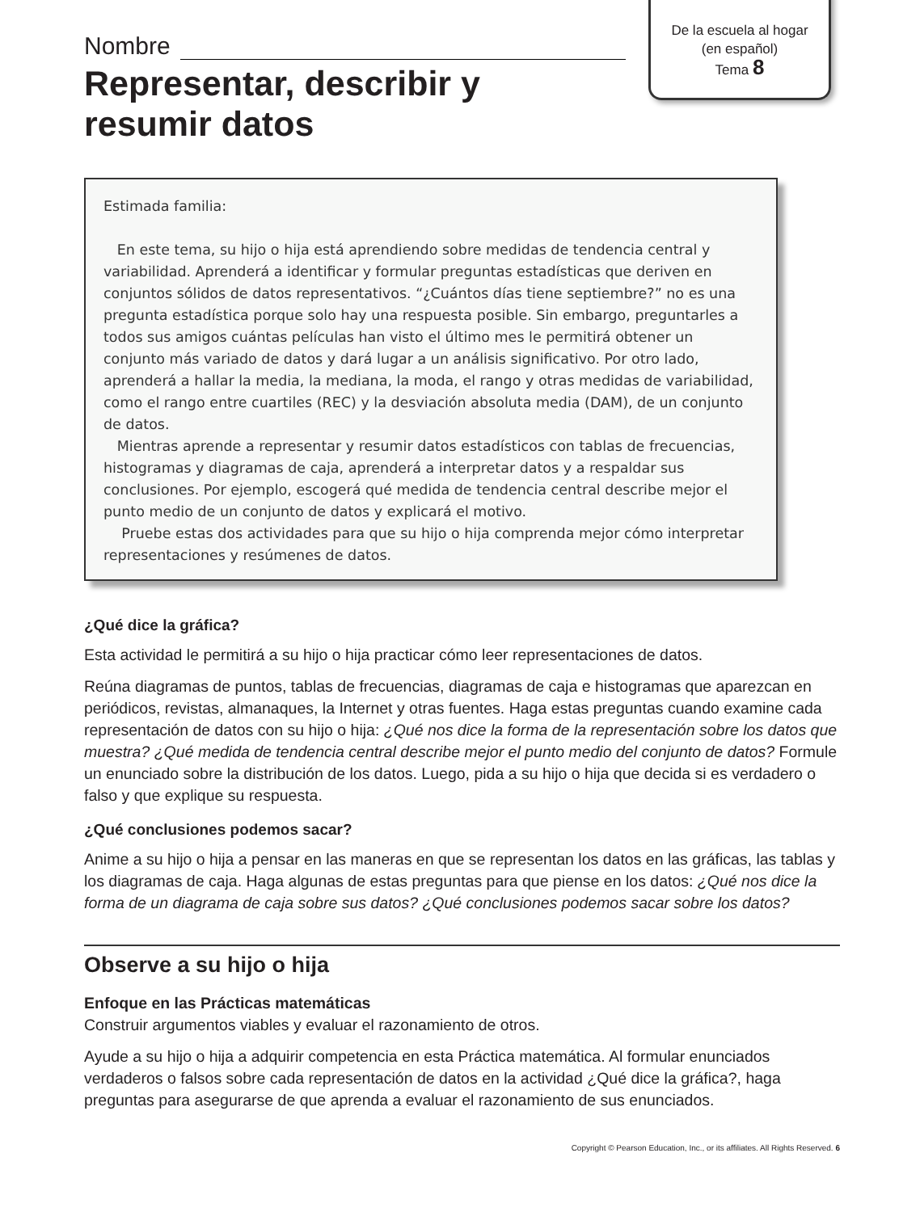De la escuela al hogar
(en español)
Tema 8
Nombre
Representar, describir y
resumir datos
Estimada familia:
En este tema, su hijo o hija está aprendiendo sobre medidas de tendencia central y variabilidad. Aprenderá a identificar y formular preguntas estadísticas que deriven en conjuntos sólidos de datos representativos. “¿Cuántos días tiene septiembre?” no es una pregunta estadística porque solo hay una respuesta posible. Sin embargo, preguntarles a todos sus amigos cuántas películas han visto el último mes le permitirá obtener un conjunto más variado de datos y dará lugar a un análisis significativo. Por otro lado, aprenderá a hallar la media, la mediana, la moda, el rango y otras medidas de variabilidad, como el rango entre cuartiles (REC) y la desviación absoluta media (DAM), de un conjunto de datos.
Mientras aprende a representar y resumir datos estadísticos con tablas de frecuencias, histogramas y diagramas de caja, aprenderá a interpretar datos y a respaldar sus conclusiones. Por ejemplo, escogerá qué medida de tendencia central describe mejor el punto medio de un conjunto de datos y explicará el motivo.
Pruebe estas dos actividades para que su hijo o hija comprenda mejor cómo interpretar representaciones y resúmenes de datos.
¿Qué dice la gráfica?
Esta actividad le permitirá a su hijo o hija practicar cómo leer representaciones de datos.
Reúna diagramas de puntos, tablas de frecuencias, diagramas de caja e histogramas que aparezcan en periódicos, revistas, almanaques, la Internet y otras fuentes. Haga estas preguntas cuando examine cada representación de datos con su hijo o hija: ¿Qué nos dice la forma de la representación sobre los datos que muestra? ¿Qué medida de tendencia central describe mejor el punto medio del conjunto de datos? Formule un enunciado sobre la distribución de los datos. Luego, pida a su hijo o hija que decida si es verdadero o falso y que explique su respuesta.
¿Qué conclusiones podemos sacar?
Anime a su hijo o hija a pensar en las maneras en que se representan los datos en las gráficas, las tablas y los diagramas de caja. Haga algunas de estas preguntas para que piense en los datos: ¿Qué nos dice la forma de un diagrama de caja sobre sus datos? ¿Qué conclusiones podemos sacar sobre los datos?
Observe a su hijo o hija
Enfoque en las Prácticas matemáticas
Construir argumentos viables y evaluar el razonamiento de otros.
Ayude a su hijo o hija a adquirir competencia en esta Práctica matemática. Al formular enunciados verdaderos o falsos sobre cada representación de datos en la actividad ¿Qué dice la gráfica?, haga preguntas para asegurarse de que aprenda a evaluar el razonamiento de sus enunciados.
Copyright © Pearson Education, Inc., or its affiliates. All Rights Reserved. 6